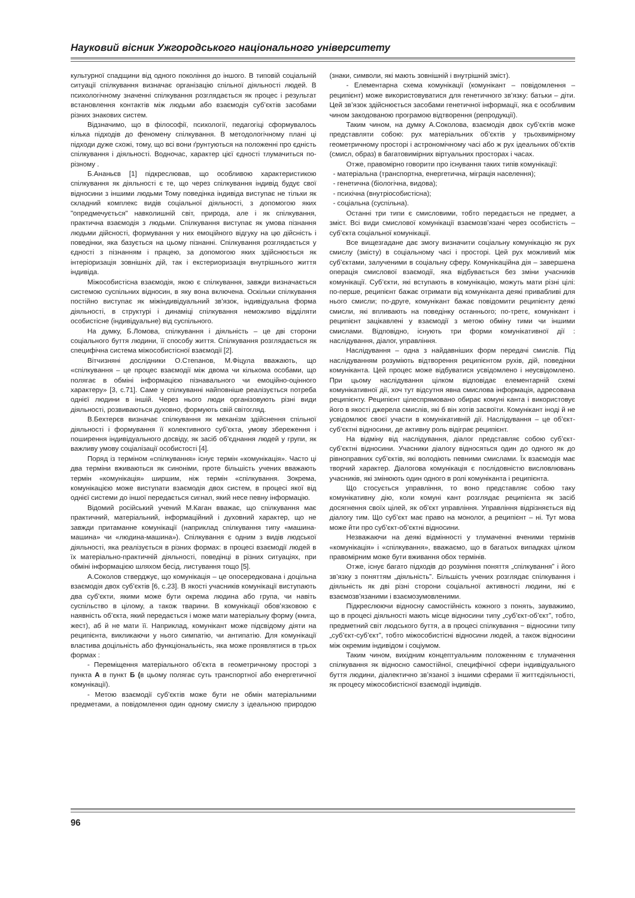Науковий вісник Ужгородського національного університету
культурної спадщини від одного покоління до іншого. В типовій соціальній ситуації спілкування визначає організацію спільної діяльності людей. В психологічному значенні спілкування розглядається як процес і результат встановлення контактів між людьми або взаємодія суб’єктів засобами різних знакових систем.
Відзначимо, що в філософії, психології, педагогіці сформувалось кілька підходів до феномену спілкування. В методологічному плані ці підходи дуже схожі, тому, що всі вони ґрунтуються на положенні про єдність спілкування і діяльності. Водночас, характер цієї єдності тлумачиться по-різному .
Б.Ананьєв [1] підкреслював, що особливою характеристикою спілкування як діяльності є те, що через спілкування індивід будує свої відносини з іншими людьми Тому поведінка індивіда виступає не тільки як складний комплекс видів соціальної діяльності, з допомогою яких "опредмечується" навколишній світ, природа, але і як спілкування, практична взаємодія з людьми. Спілкування виступає як умова пізнання людьми дійсності, формування у них емоційного відгуку на цю дійсність і поведінки, яка базується на цьому пізнанні. Спілкування розглядається у єдності з пізнанням і працею, за допомогою яких здійснюється як інтеріоризація зовнішніх дій, так і екстериоризація внутрішнього життя індивіда.
Міжособистісна взаємодія, якою є спілкування, завжди визначається системою суспільних відносин, в яку вона включена. Оскільки спілкування постійно виступає як міжіндивідуальний зв'язок, індивідуальна форма діяльності, в структурі і динаміці спілкування неможливо відділяти особистісне (індивідуальне) від суспільного.
На думку, Б.Ломова, спілкування і діяльність – це дві сторони соціального буття людини, її способу життя. Спілкування розглядається як специфічна система міжособистісної взаємодії [2].
Вітчизняні дослідники О.Степанов, М.Фіцула вважають, що «спілкування – це процес взаємодії між двома чи кількома особами, що полягає в обміні інформацією пізнавального чи емоційно-оцінного характеру» [3, с.71]. Саме у спілкуванні найповніше реалізується потреба однієї людини в іншій. Через нього люди організовують різні види діяльності, розвиваються духовно, формують свій світогляд.
В.Бехтерєв визначає спілкування як механізм здійснення спільної діяльності і формування її колективного суб’єкта, умову збереження і поширення індивідуального досвіду, як засіб об’єднання людей у групи, як важливу умову соціалізації особистості [4].
Поряд із терміном «спілкування» існує термін «комунікація». Часто ці два терміни вживаються як синоніми, проте більшість учених вважають термін «комунікація» ширшим, ніж термін «спілкування. Зокрема, комунікацією може виступати взаємодія двох систем, в процесі якої від однієї системи до іншої передається сигнал, який несе певну інформацію.
Відомий російський учений М.Каган вважає, що спілкування має практичний, матеріальний, інформаційний і духовний характер, що не завжди притаманне комунікації (наприклад спілкування типу «машина-машина» чи «людина-машина»). Спілкування є одним з видів людської діяльності, яка реалізується в різних формах: в процесі взаємодії людей в їх матеріально-практичній діяльності, поведінці в різних ситуаціях, при обміні інформацією шляхом бесід, листування тощо [5].
А.Соколов стверджує, що комунікація – це опосередкована і доцільна взаємодія двох суб’єктів [6, с.23]. В якості учасників комунікації виступають два суб’єкти, якими може бути окрема людина або група, чи навіть суспільство в цілому, а також тварини. В комунікації обов’язковою є наявність об’єкта, який передається і може мати матеріальну форму (книга, жест), аб й не мати її. Наприклад, комунікант може підсвідому діяти на реципієнта, викликаючи у нього симпатію, чи антипатію. Для комунікації властива доцільність або функціональність, яка може проявлятися в трьох формах :
- Переміщення матеріального об’єкта в геометричному просторі з пункта А в пункт Б (в цьому полягає суть транспортної або енергетичної комунікації).
- Метою взаємодії суб’єктів може бути не обмін матеріальними предметами, а повідомлення один одному смислу з ідеальною природою (знаки, символи, які мають зовнішній і внутрішній зміст).
- Елементарна схема комунікації (комунікант – повідомлення – реципієнт) може використовуватися для генетичного зв’язку: батьки – діти. Цей зв’язок здійснюється засобами генетичної інформації, яка є особливим чином закодованою програмою відтворення (репродукції).
Таким чином, на думку А.Соколова, взаємодія двох суб’єктів може представляти собою: рух матеріальних об’єктів у трьохвимірному геометричному просторі і астрономічному часі або ж рух ідеальних об’єктів (смисл, образ) в багатовимірних віртуальних просторах і часах.
Отже, правомірно говорити про існування таких типів комунікації:
- матеріальна (транспортна, енергетична, міграція населення);
- генетична (біологічна, видова);
- психічна (внутріособистісна);
- соціальна (суспільна).
Останні три типи є смисловими, тобто передається не предмет, а зміст. Всі види смислової комунікації взаємозв’язані через особистість – суб’єкта соціальної комунікації.
Все вищезгадане дає змогу визначити соціальну комунікацію як рух смислу (змісту) в соціальному часі і просторі. Цей рух можливий між суб’єктами, залученими в соціальну сферу. Комунікаційна дія – завершена операція смислової взаємодії, яка відбувається без зміни учасників комунікації. Суб’єкти, які вступають в комунікацію, можуть мати різні цілі: по-перше, реципієнт бажає отримати від комуніканта деякі привабливі для нього смисли; по-друге, комунікант бажає повідомити реципієнту деякі смисли, які впливають на поведінку останнього; по-третє, комунікант і реципієнт зацікавлені у взаємодії з метою обміну тими чи іншими смислами. Відповідно, існують три форми комунікативної дії : наслідування, діалог, управління.
Наслідування – одна з найдавніших форм передачі смислів. Під наслідуванням розуміють відтворення реципієнтом рухів, дій, поведінки комуніканта. Цей процес може відбуватися усвідомлено і неусвідомлено. При цьому наслідування цілком відповідає елементарній схемі комунікативної дії, хоч тут відсутня явна смислова інформація, адресована реципієнту. Реципієнт цілеспрямовано обирає комуні канта і використовує його в якості джерела смислів, які б він хотів засвоїти. Комунікант іноді й не усвідомлює своєї участи в комунікативній дії. Наслідування – це об’єкт-суб’єктні відносини, де активну роль відіграє реципієнт.
На відміну від наслідування, діалог представляє собою суб’єкт-суб’єктні відносини. Учасники діалогу відносяться один до одного як до рівноправних суб’єктів, які володіють певними смислами. Їх взаємодія має творчий характер. Діалогова комунікація є послідовністю висловлювань учасників, які змінюють один одного в ролі комуніканта і реципієнта.
Що стосується управління, то воно представляє собою таку комунікативну дію, коли комуні кант розглядає реципієнта як засіб досягнення своїх цілей, як об’єкт управління. Управління відрізняється від діалогу тим. Що суб’єкт має право на монолог, а реципієнт – ні. Тут мова може йти про суб’єкт-об’єктні відносини.
Незважаючи на деякі відмінності у тлумаченні вченими термінів «комунікація» і «спілкування», вважаємо, що в багатьох випадках цілком правомірним може бути вживання обох термінів.
Отже, існує багато підходів до розуміння поняття „спілкування” і його зв’язку з поняттям „діяльність”. Більшість учених розглядає спілкування і діяльність як дві різні сторони соціальної активності людини, які є взаємозв’язаними і взаємозумовленими.
Підкреслюючи відносну самостійність кожного з понять, зауважимо, що в процесі діяльності мають місце відносини типу „суб’єкт-об’єкт”, тобто, предметний світ людського буття, а в процесі спілкування − відносини типу „суб’єкт-суб’єкт”, тобто міжособистісні відносини людей, а також відносини між окремим індивідом і соціумом.
Таким чином, вихідним концептуальним положенням є тлумачення спілкування як відносно самостійної, специфічної сфери індивідуального буття людини, діалектично зв’язаної з іншими сферами її життєдіяльності, як процесу міжособистісної взаємодії індивідів.
96